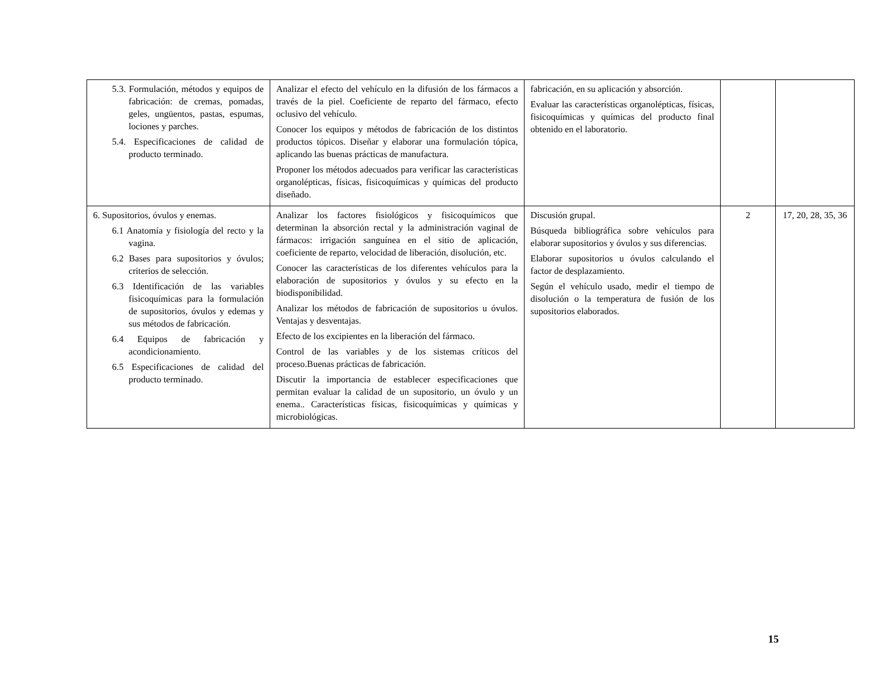| 5.3. Formulación, métodos y equipos de fabricación: de cremas, pomadas, geles, ungüentos, pastas, espumas, lociones y parches. 5.4. Especificaciones de calidad de producto terminado. | Analizar el efecto del vehículo en la difusión de los fármacos a través de la piel. Coeficiente de reparto del fármaco, efecto oclusivo del vehículo. Conocer los equipos y métodos de fabricación de los distintos productos tópicos. Diseñar y elaborar una formulación tópica, aplicando las buenas prácticas de manufactura. Proponer los métodos adecuados para verificar las características organolépticas, físicas, fisicoquímicas y químicas del producto diseñado. | fabricación, en su aplicación y absorción. Evaluar las características organolépticas, físicas, fisicoquímicas y químicas del producto final obtenido en el laboratorio. | | |
| 6. Supositorios, óvulos y enemas. 6.1 Anatomía y fisiología del recto y la vagina. 6.2 Bases para supositorios y óvulos; criterios de selección. 6.3 Identificación de las variables fisicoquímicas para la formulación de supositorios, óvulos y edemas y sus métodos de fabricación. 6.4 Equipos de fabricación y acondicionamiento. 6.5 Especificaciones de calidad del producto terminado. | Analizar los factores fisiológicos y fisicoquímicos que determinan la absorción rectal y la administración vaginal de fármacos: irrigación sanguínea en el sitio de aplicación, coeficiente de reparto, velocidad de liberación, disolución, etc. Conocer las características de los diferentes vehículos para la elaboración de supositorios y óvulos y su efecto en la biodisponibilidad. Analizar los métodos de fabricación de supositorios u óvulos. Ventajas y desventajas. Efecto de los excipientes en la liberación del fármaco. Control de las variables y de los sistemas críticos del proceso.Buenas prácticas de fabricación. Discutir la importancia de establecer especificaciones que permitan evaluar la calidad de un supositorio, un óvulo y un enema.. Características físicas, fisicoquímicas y químicas y microbiológicas. | Discusión grupal. Búsqueda bibliográfica sobre vehículos para elaborar supositorios y óvulos y sus diferencias. Elaborar supositorios u óvulos calculando el factor de desplazamiento. Según el vehículo usado, medir el tiempo de disolución o la temperatura de fusión de los supositorios elaborados. | 2 | 17, 20, 28, 35, 36 |
15